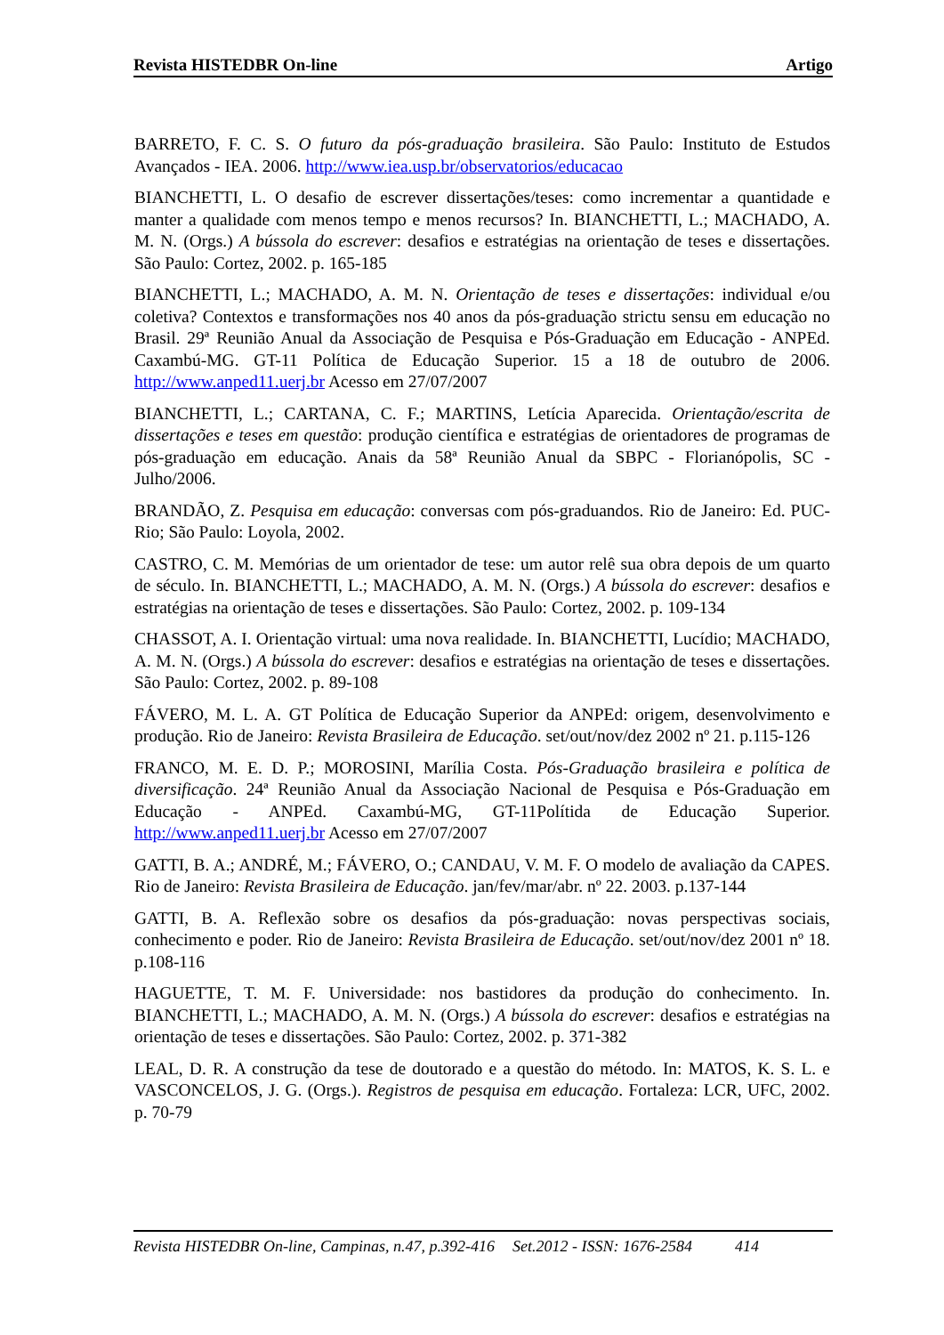Revista HISTEDBR On-line Artigo
BARRETO, F. C. S. O futuro da pós-graduação brasileira. São Paulo: Instituto de Estudos Avançados - IEA. 2006. http://www.iea.usp.br/observatorios/educacao
BIANCHETTI, L. O desafio de escrever dissertações/teses: como incrementar a quantidade e manter a qualidade com menos tempo e menos recursos? In. BIANCHETTI, L.; MACHADO, A. M. N. (Orgs.) A bússola do escrever: desafios e estratégias na orientação de teses e dissertações. São Paulo: Cortez, 2002. p. 165-185
BIANCHETTI, L.; MACHADO, A. M. N. Orientação de teses e dissertações: individual e/ou coletiva? Contextos e transformações nos 40 anos da pós-graduação strictu sensu em educação no Brasil. 29ª Reunião Anual da Associação de Pesquisa e Pós-Graduação em Educação - ANPEd. Caxambú-MG. GT-11 Política de Educação Superior. 15 a 18 de outubro de 2006. http://www.anped11.uerj.br Acesso em 27/07/2007
BIANCHETTI, L.; CARTANA, C. F.; MARTINS, Letícia Aparecida. Orientação/escrita de dissertações e teses em questão: produção científica e estratégias de orientadores de programas de pós-graduação em educação. Anais da 58ª Reunião Anual da SBPC - Florianópolis, SC - Julho/2006.
BRANDÃO, Z. Pesquisa em educação: conversas com pós-graduandos. Rio de Janeiro: Ed. PUC-Rio; São Paulo: Loyola, 2002.
CASTRO, C. M. Memórias de um orientador de tese: um autor relê sua obra depois de um quarto de século. In. BIANCHETTI, L.; MACHADO, A. M. N. (Orgs.) A bússola do escrever: desafios e estratégias na orientação de teses e dissertações. São Paulo: Cortez, 2002. p. 109-134
CHASSOT, A. I. Orientação virtual: uma nova realidade. In. BIANCHETTI, Lucídio; MACHADO, A. M. N. (Orgs.) A bússola do escrever: desafios e estratégias na orientação de teses e dissertações. São Paulo: Cortez, 2002. p. 89-108
FÁVERO, M. L. A. GT Política de Educação Superior da ANPEd: origem, desenvolvimento e produção. Rio de Janeiro: Revista Brasileira de Educação. set/out/nov/dez 2002 nº 21. p.115-126
FRANCO, M. E. D. P.; MOROSINI, Marília Costa. Pós-Graduação brasileira e política de diversificação. 24ª Reunião Anual da Associação Nacional de Pesquisa e Pós-Graduação em Educação - ANPEd. Caxambú-MG, GT-11Polítida de Educação Superior. http://www.anped11.uerj.br Acesso em 27/07/2007
GATTI, B. A.; ANDRÉ, M.; FÁVERO, O.; CANDAU, V. M. F. O modelo de avaliação da CAPES. Rio de Janeiro: Revista Brasileira de Educação. jan/fev/mar/abr. nº 22. 2003. p.137-144
GATTI, B. A. Reflexão sobre os desafios da pós-graduação: novas perspectivas sociais, conhecimento e poder. Rio de Janeiro: Revista Brasileira de Educação. set/out/nov/dez 2001 nº 18. p.108-116
HAGUETTE, T. M. F. Universidade: nos bastidores da produção do conhecimento. In. BIANCHETTI, L.; MACHADO, A. M. N. (Orgs.) A bússola do escrever: desafios e estratégias na orientação de teses e dissertações. São Paulo: Cortez, 2002. p. 371-382
LEAL, D. R. A construção da tese de doutorado e a questão do método. In: MATOS, K. S. L. e VASCONCELOS, J. G. (Orgs.). Registros de pesquisa em educação. Fortaleza: LCR, UFC, 2002. p. 70-79
Revista HISTEDBR On-line, Campinas, n.47, p.392-416 Set.2012 - ISSN: 1676-2584 414